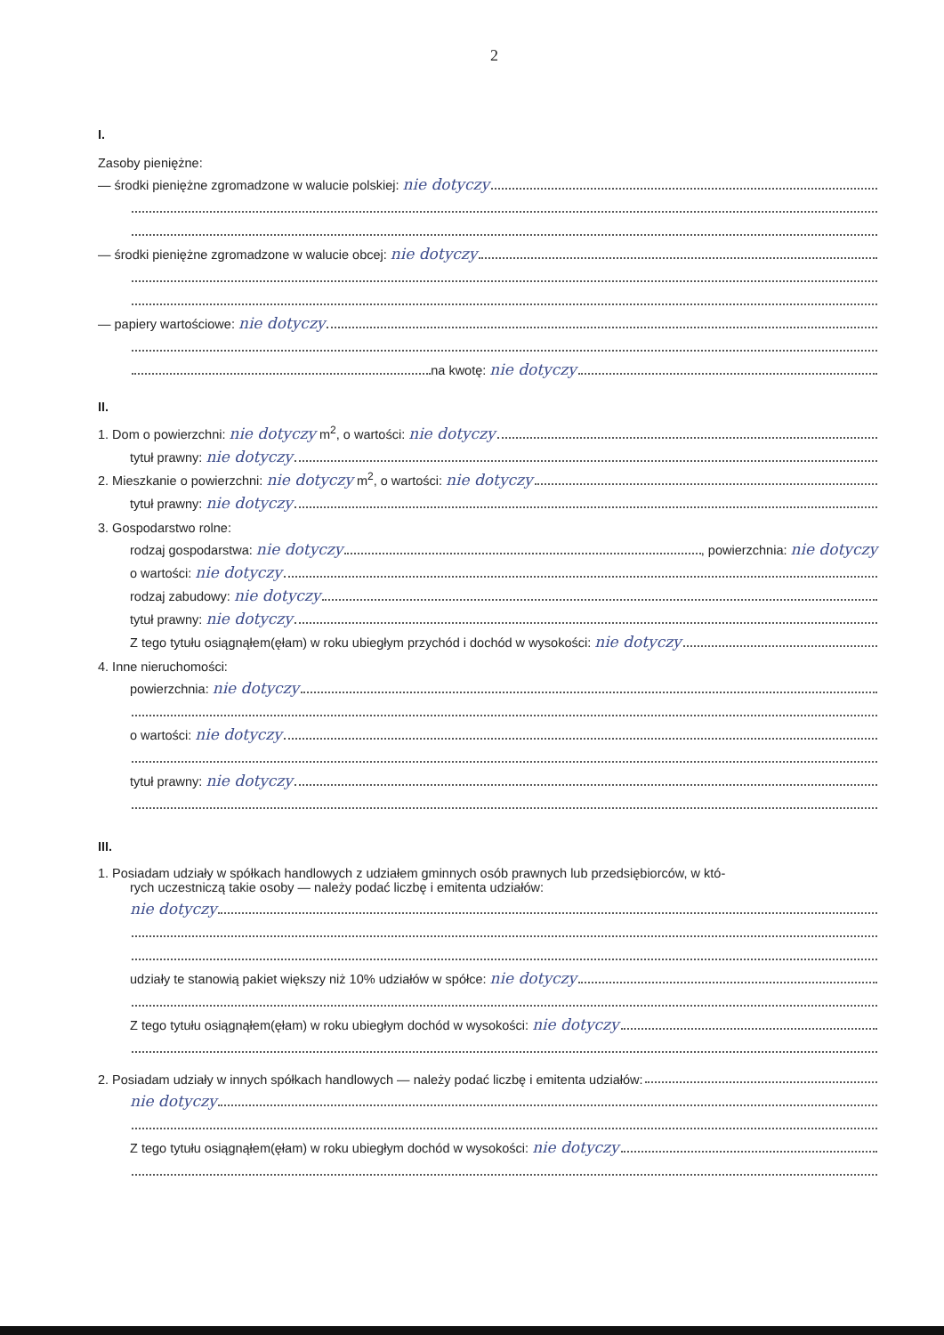2
I.
Zasoby pieniężne:
— środki pieniężne zgromadzone w walucie polskiej: nie dotyczy
— środki pieniężne zgromadzone w walucie obcej: nie dotyczy
— papiery wartościowe: nie dotyczy
na kwotę: nie dotyczy
II.
1. Dom o powierzchni: nie dotyczy m<sup>2</sup>, o wartości: nie dotyczy
tytuł prawny: nie dotyczy
2. Mieszkanie o powierzchni: nie dotyczy m<sup>2</sup>, o wartości: nie dotyczy
tytuł prawny: nie dotyczy
3. Gospodarstwo rolne:
rodzaj gospodarstwa: nie dotyczy , powierzchnia: nie dotyczy
o wartości: nie dotyczy
rodzaj zabudowy: nie dotyczy
tytuł prawny: nie dotyczy
Z tego tytułu osiągnąłem(ęłam) w roku ubiegłym przychód i dochód w wysokości: nie dotyczy
4. Inne nieruchomości:
powierzchnia: nie dotyczy
o wartości: nie dotyczy
tytuł prawny: nie dotyczy
III.
1. Posiadam udziały w spółkach handlowych z udziałem gminnych osób prawnych lub przedsiębiorców, w któ-
rych uczestniczą takie osoby — należy podać liczbę i emitenta udziałów:
nie dotyczy
udziały te stanowią pakiet większy niż 10% udziałów w spółce: nie dotyczy
Z tego tytułu osiągnąłem(ęłam) w roku ubiegłym dochód w wysokości: nie dotyczy
2. Posiadam udziały w innych spółkach handlowych — należy podać liczbę i emitenta udziałów:
nie dotyczy
Z tego tytułu osiągnąłem(ęłam) w roku ubiegłym dochód w wysokości: nie dotyczy